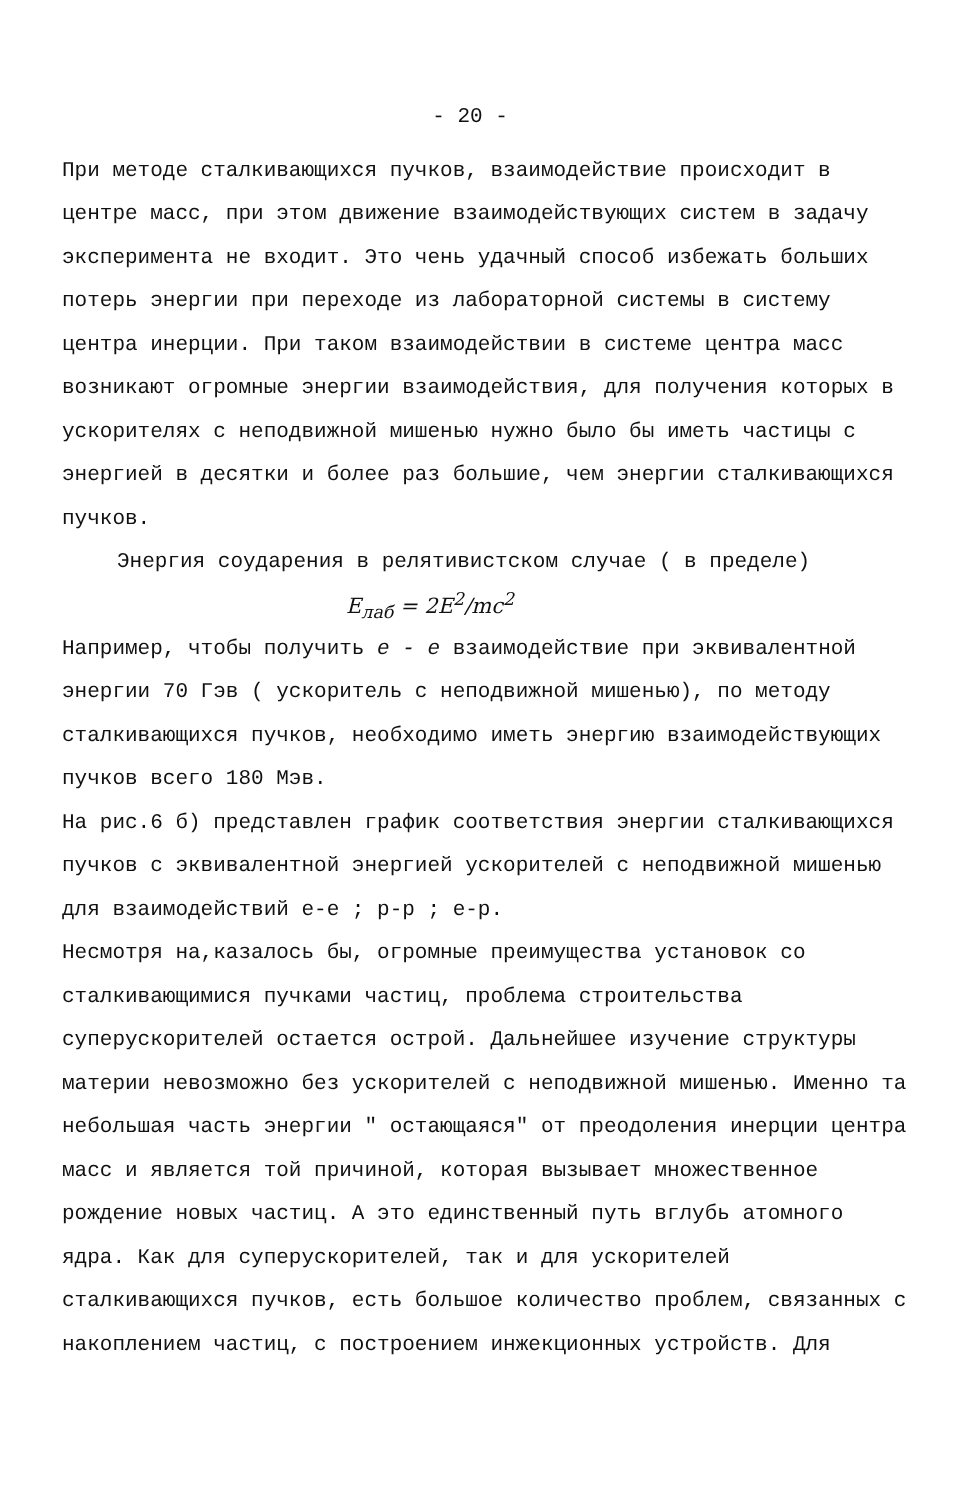- 20 -
При методе сталкивающихся пучков, взаимодействие происходит в центре масс, при этом движение взаимодействующих систем в задачу эксперимента не входит. Это чень удачный способ избежать больших потерь энергии при переходе из лабораторной системы в систему центра инерции. При таком взаимодействии в системе центра масс возникают огромные энергии взаимодействия, для получения которых в ускорителях с неподвижной мишенью нужно было бы иметь частицы с энергией в десятки и более раз большие, чем энергии сталкивающихся пучков.
Энергия соударения в релятивистском случае ( в пределе)
E<sub>лаб</sub> = 2E<sup>2</sup>/mc<sup>2</sup>
Например, чтобы получить e - e взаимодействие при эквивалентной энергии 70 Гэв ( ускоритель с неподвижной мишенью), по методу сталкивающихся пучков, необходимо иметь энергию взаимодействующих пучков всего 180 Мэв.
На рис.6 б) представлен график соответствия энергии сталкивающихся пучков с эквивалентной энергией ускорителей с неподвижной мишенью для взаимодействий е-е ; р-р ; е-р.
Несмотря на,казалось бы, огромные преимущества установок со сталкивающимися пучками частиц, проблема строительства суперускорителей остается острой. Дальнейшее изучение структуры материи невозможно без ускорителей с неподвижной мишенью. Именно та небольшая часть энергии " остающаяся" от преодоления инерции центра масс и является той причиной, которая вызывает множественное рождение новых частиц. А это единственный путь вглубь атомного ядра. Как для суперускорителей, так и для ускорителей сталкивающихся пучков, есть большое количество проблем, связанных с накоплением частиц, с построением инжекционных устройств. Для